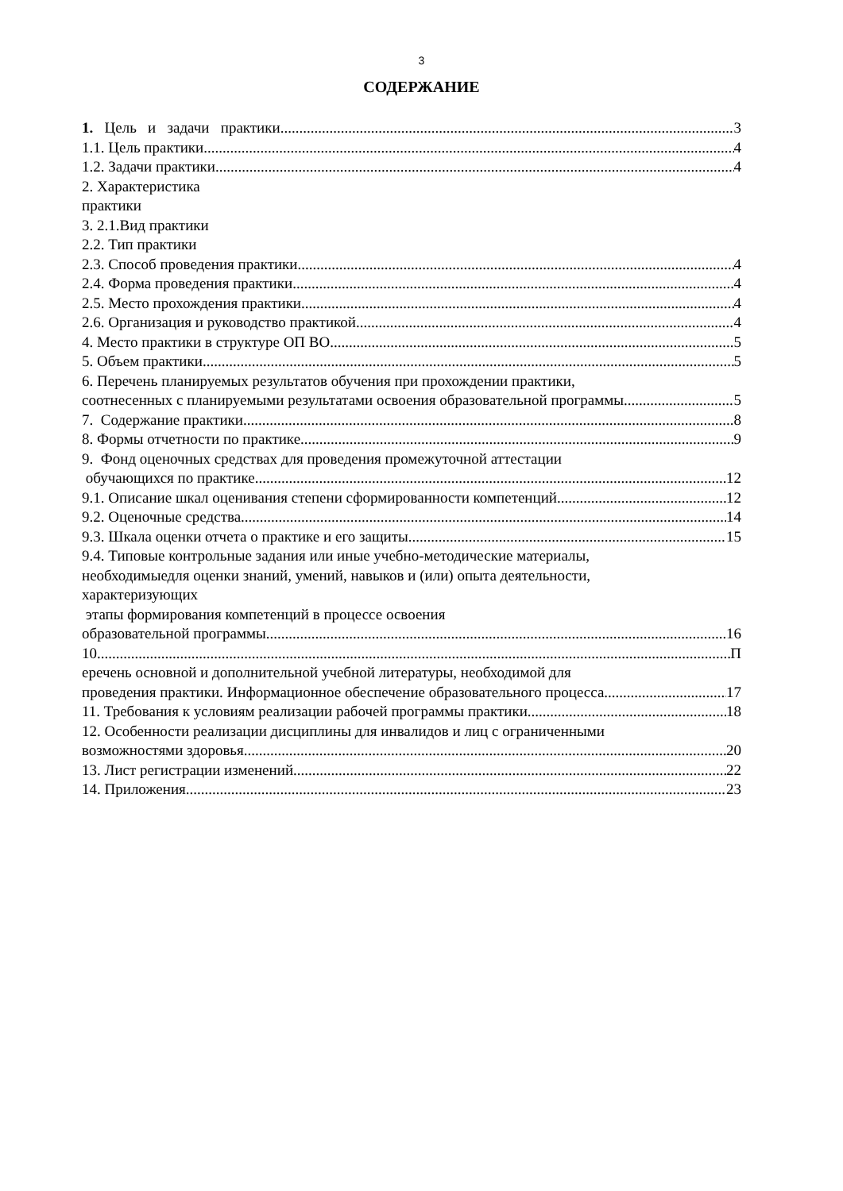3
СОДЕРЖАНИЕ
1. Цель и задачи практики 3
1.1. Цель практики 4
1.2. Задачи практики 4
2. Характеристика
практики
3. 2.1.Вид практики
2.2. Тип практики
2.3. Способ проведения практики 4
2.4. Форма проведения практики 4
2.5. Место прохождения практики 4
2.6. Организация и руководство практикой 4
4. Место практики в структуре ОП ВО 5
5. Объем практики 5
6. Перечень планируемых результатов обучения при прохождении практики,
соотнесенных с планируемыми результатами освоения образовательной программы 5
7. Содержание практики 8
8. Формы отчетности по практике 9
9. Фонд оценочных средствах для проведения промежуточной аттестации
обучающихся по практике 12
9.1. Описание шкал оценивания степени сформированности компетенций 12
9.2. Оценочные средства 14
9.3. Шкала оценки отчета о практике и его защиты 15
9.4. Типовые контрольные задания или иные учебно-методические материалы,
необходимыедля оценки знаний, умений, навыков и (или) опыта деятельности,
характеризующих
этапы формирования компетенций в процессе освоения
образовательной программы 16
10. П
еречень основной и дополнительной учебной литературы, необходимой для
проведения практики. Информационное обеспечение образовательного процесса 17
11. Требования к условиям реализации рабочей программы практики 18
12. Особенности реализации дисциплины для инвалидов и лиц с ограниченными
возможностями здоровья 20
13. Лист регистрации изменений 22
14. Приложения 23